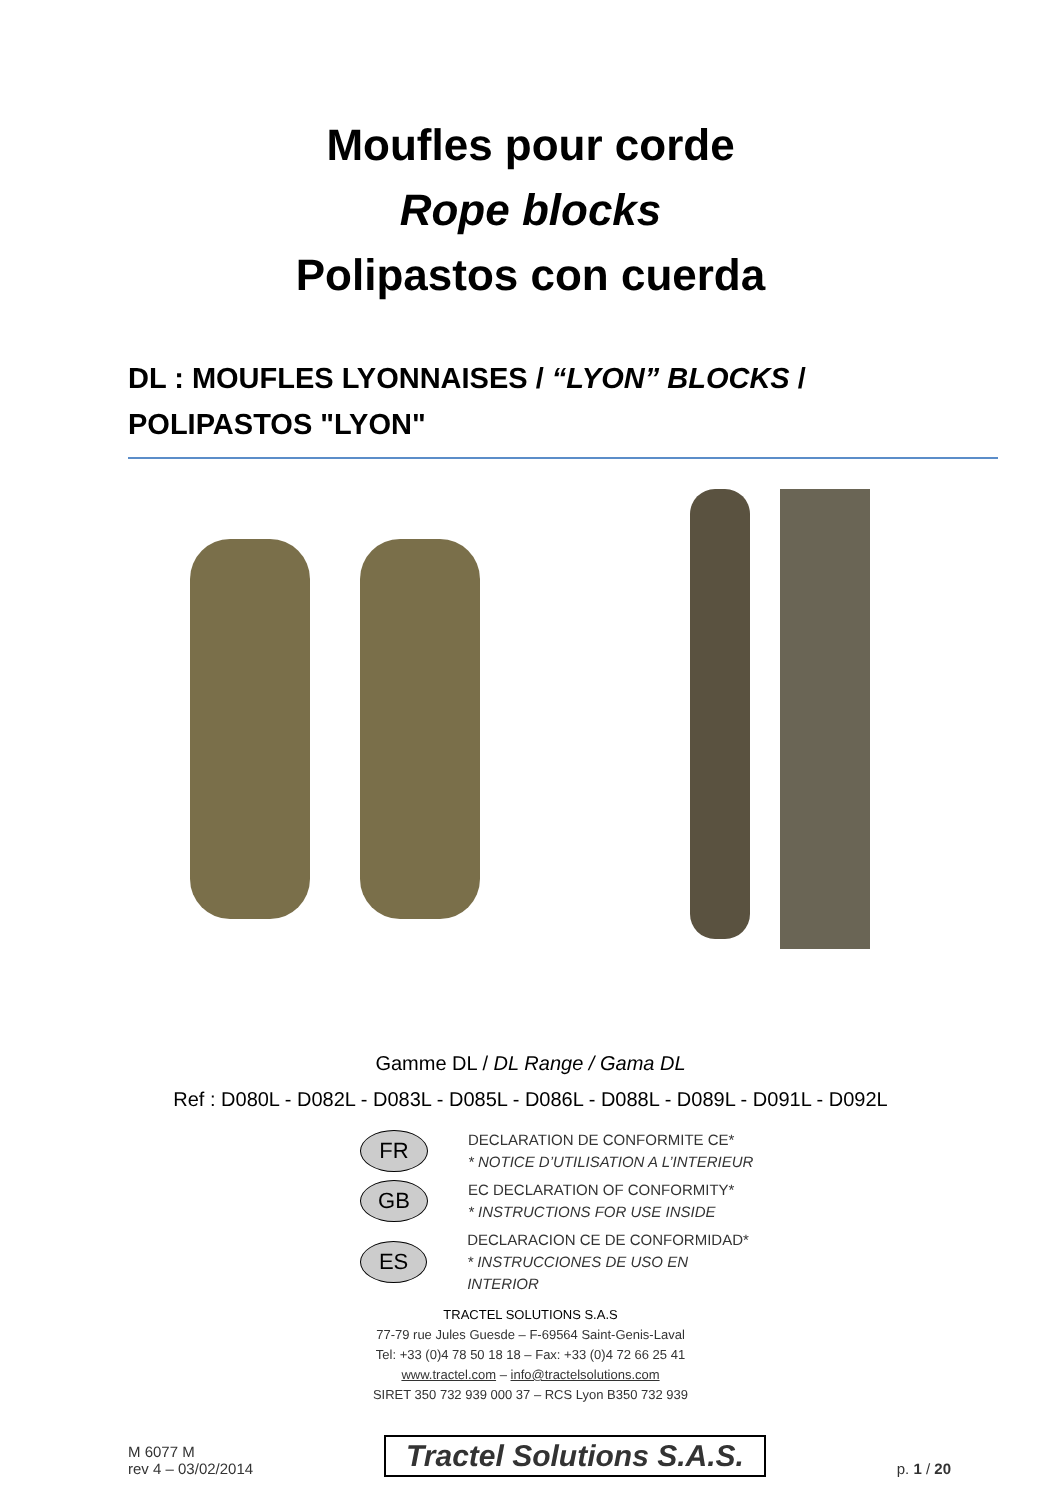Moufles pour corde
Rope blocks
Polipastos con cuerda
DL : MOUFLES LYONNAISES / “LYON” BLOCKS / POLIPASTOS "LYON"
Gamme DL / DL Range / Gama DL
Ref : D080L - D082L - D083L - D085L - D086L - D088L - D089L - D091L - D092L
FR
DECLARATION DE CONFORMITE CE*
* NOTICE D’UTILISATION A L’INTERIEUR
GB
EC DECLARATION OF CONFORMITY*
* INSTRUCTIONS FOR USE INSIDE
ES
DECLARACION CE DE CONFORMIDAD*
* INSTRUCCIONES DE USO EN INTERIOR
TRACTEL SOLUTIONS S.A.S
77-79 rue Jules Guesde – F-69564 Saint-Genis-Laval
Tel: +33 (0)4 78 50 18 18 – Fax: +33 (0)4 72 66 25 41
www.tractel.com – info@tractelsolutions.com
SIRET 350 732 939 000 37 – RCS Lyon B350 732 939
M 6077 M
rev 4 – 03/02/2014
Tractel Solutions S.A.S.
p. 1 / 20